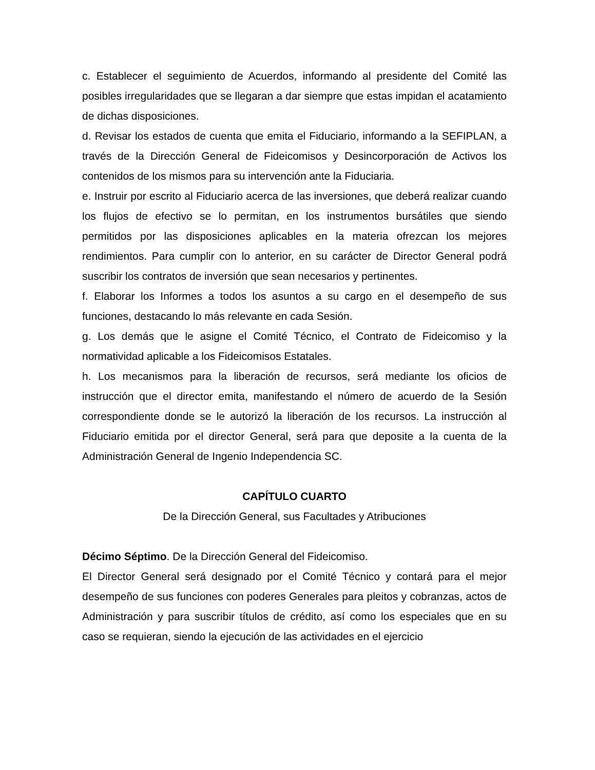c. Establecer el seguimiento de Acuerdos, informando al presidente del Comité las posibles irregularidades que se llegaran a dar siempre que estas impidan el acatamiento de dichas disposiciones.
d. Revisar los estados de cuenta que emita el Fiduciario, informando a la SEFIPLAN, a través de la Dirección General de Fideicomisos y Desincorporación de Activos los contenidos de los mismos para su intervención ante la Fiduciaria.
e. Instruir por escrito al Fiduciario acerca de las inversiones, que deberá realizar cuando los flujos de efectivo se lo permitan, en los instrumentos bursátiles que siendo permitidos por las disposiciones aplicables en la materia ofrezcan los mejores rendimientos. Para cumplir con lo anterior, en su carácter de Director General podrá suscribir los contratos de inversión que sean necesarios y pertinentes.
f. Elaborar los Informes a todos los asuntos a su cargo en el desempeño de sus funciones, destacando lo más relevante en cada Sesión.
g. Los demás que le asigne el Comité Técnico, el Contrato de Fideicomiso y la normatividad aplicable a los Fideicomisos Estatales.
h. Los mecanismos para la liberación de recursos, será mediante los oficios de instrucción que el director emita, manifestando el número de acuerdo de la Sesión correspondiente donde se le autorizó la liberación de los recursos. La instrucción al Fiduciario emitida por el director General, será para que deposite a la cuenta de la Administración General de Ingenio Independencia SC.
CAPÍTULO CUARTO
De la Dirección General, sus Facultades y Atribuciones
Décimo Séptimo. De la Dirección General del Fideicomiso.
El Director General será designado por el Comité Técnico y contará para el mejor desempeño de sus funciones con poderes Generales para pleitos y cobranzas, actos de Administración y para suscribir títulos de crédito, así como los especiales que en su caso se requieran, siendo la ejecución de las actividades en el ejercicio